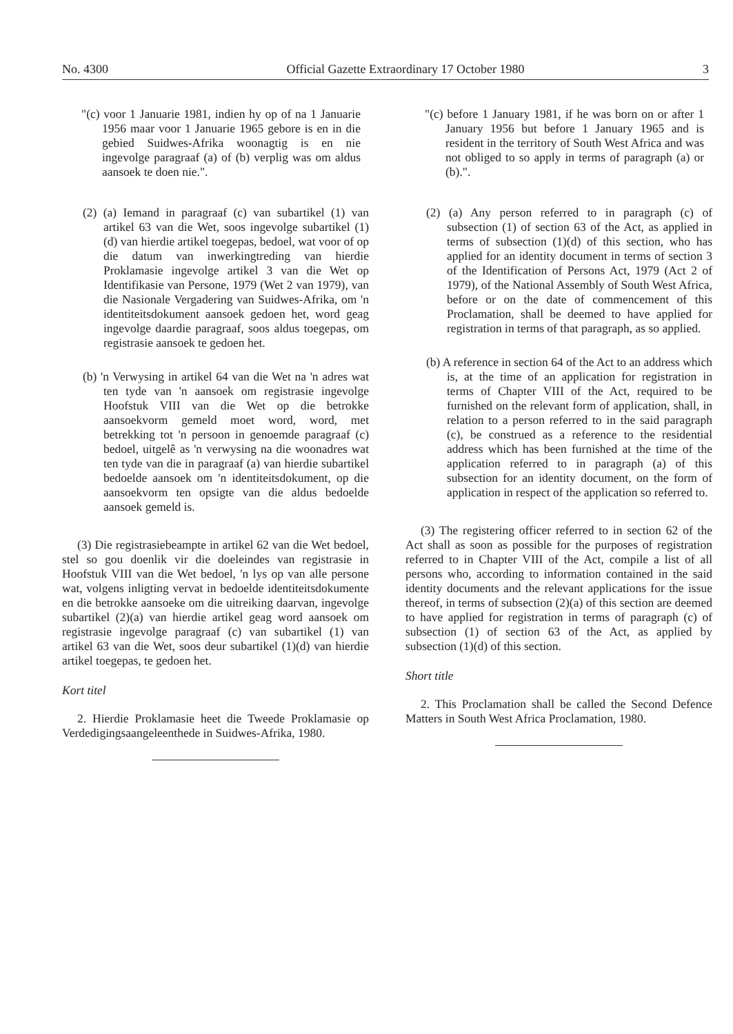No. 4300 Official Gazette Extraordinary 17 October 1980 3
"(c) voor 1 Januarie 1981, indien hy op of na 1 Januarie 1956 maar voor 1 Januarie 1965 gebore is en in die gebied Suidwes-Afrika woonagtig is en nie ingevolge paragraaf (a) of (b) verplig was om aldus aansoek te doen nie.".
(2) (a) Iemand in paragraaf (c) van subartikel (1) van artikel 63 van die Wet, soos ingevolge subartikel (1)(d) van hierdie artikel toegepas, bedoel, wat voor of op die datum van inwerkingtreding van hierdie Proklamasie ingevolge artikel 3 van die Wet op Identifikasie van Persone, 1979 (Wet 2 van 1979), van die Nasionale Vergadering van Suidwes-Afrika, om 'n identiteitsdokument aansoek gedoen het, word geag ingevolge daardie paragraaf, soos aldus toegepas, om registrasie aansoek te gedoen het.
(b) 'n Verwysing in artikel 64 van die Wet na 'n adres wat ten tyde van 'n aansoek om registrasie ingevolge Hoofstuk VIII van die Wet op die betrokke aansoekvorm gemeld moet word, word, met betrekking tot 'n persoon in genoemde paragraaf (c) bedoel, uitgelê as 'n verwysing na die woonadres wat ten tyde van die in paragraaf (a) van hierdie subartikel bedoelde aansoek om 'n identiteitsdokument, op die aansoekvorm ten opsigte van die aldus bedoelde aansoek gemeld is.
(3) Die registrasiebeampte in artikel 62 van die Wet bedoel, stel so gou doenlik vir die doeleindes van registrasie in Hoofstuk VIII van die Wet bedoel, 'n lys op van alle persone wat, volgens inligting vervat in bedoelde identiteitsdokumente en die betrokke aansoeke om die uitreiking daarvan, ingevolge subartikel (2)(a) van hierdie artikel geag word aansoek om registrasie ingevolge paragraaf (c) van subartikel (1) van artikel 63 van die Wet, soos deur subartikel (1)(d) van hierdie artikel toegepas, te gedoen het.
Kort titel
2. Hierdie Proklamasie heet die Tweede Proklamasie op Verdedigingsaangeleenthede in Suidwes-Afrika, 1980.
"(c) before 1 January 1981, if he was born on or after 1 January 1956 but before 1 January 1965 and is resident in the territory of South West Africa and was not obliged to so apply in terms of paragraph (a) or (b).".
(2) (a) Any person referred to in paragraph (c) of subsection (1) of section 63 of the Act, as applied in terms of subsection (1)(d) of this section, who has applied for an identity document in terms of section 3 of the Identification of Persons Act, 1979 (Act 2 of 1979), of the National Assembly of South West Africa, before or on the date of commencement of this Proclamation, shall be deemed to have applied for registration in terms of that paragraph, as so applied.
(b) A reference in section 64 of the Act to an address which is, at the time of an application for registration in terms of Chapter VIII of the Act, required to be furnished on the relevant form of application, shall, in relation to a person referred to in the said paragraph (c), be construed as a reference to the residential address which has been furnished at the time of the application referred to in paragraph (a) of this subsection for an identity document, on the form of application in respect of the application so referred to.
(3) The registering officer referred to in section 62 of the Act shall as soon as possible for the purposes of registration referred to in Chapter VIII of the Act, compile a list of all persons who, according to information contained in the said identity documents and the relevant applications for the issue thereof, in terms of subsection (2)(a) of this section are deemed to have applied for registration in terms of paragraph (c) of subsection (1) of section 63 of the Act, as applied by subsection (1)(d) of this section.
Short title
2. This Proclamation shall be called the Second Defence Matters in South West Africa Proclamation, 1980.